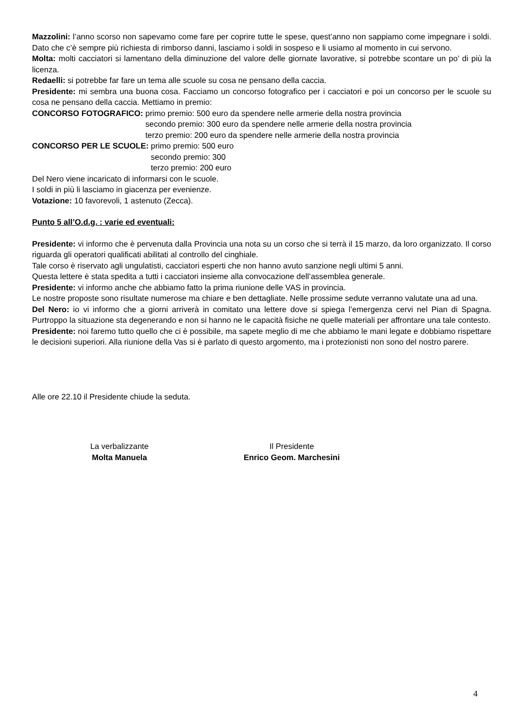Mazzolini: l’anno scorso non sapevamo come fare per coprire tutte le spese, quest’anno non sappiamo come impegnare i soldi. Dato che c’è sempre più richiesta di rimborso danni, lasciamo i soldi in sospeso e li usiamo al momento in cui servono.
Molta: molti cacciatori si lamentano della diminuzione del valore delle giornate lavorative, si potrebbe scontare un po’ di più la licenza.
Redaelli: si potrebbe far fare un tema alle scuole su cosa ne pensano della caccia.
Presidente: mi sembra una buona cosa. Facciamo un concorso fotografico per i cacciatori e poi un concorso per le scuole su cosa ne pensano della caccia. Mettiamo in premio:
CONCORSO FOTOGRAFICO: primo premio: 500 euro da spendere nelle armerie della nostra provincia
secondo premio: 300 euro da spendere nelle armerie della nostra provincia
terzo premio: 200 euro da spendere nelle armerie della nostra provincia
CONCORSO PER LE SCUOLE: primo premio: 500 euro
secondo premio: 300
terzo premio: 200 euro
Del Nero viene incaricato di informarsi con le scuole.
I soldi in più li lasciamo in giacenza per evenienze.
Votazione: 10 favorevoli, 1 astenuto (Zecca).
Punto 5 all’O.d.g. : varie ed eventuali:
Presidente: vi informo che è pervenuta dalla Provincia una nota su un corso che si terrà il 15 marzo, da loro organizzato. Il corso riguarda gli operatori qualificati abilitati al controllo del cinghiale.
Tale corso è riservato agli ungulatisti, cacciatori esperti che non hanno avuto sanzione negli ultimi 5 anni.
Questa lettere è stata spedita a tutti i cacciatori insieme alla convocazione dell’assemblea generale.
Presidente: vi informo anche che abbiamo fatto la prima riunione delle VAS in provincia.
Le nostre proposte sono risultate numerose ma chiare e ben dettagliate. Nelle prossime sedute verranno valutate una ad una.
Del Nero: io vi informo che a giorni arriverà in comitato una lettere dove si spiega l’emergenza cervi nel Pian di Spagna. Purtroppo la situazione sta degenerando e non si hanno ne le capacità fisiche ne quelle materiali per affrontare una tale contesto.
Presidente: noi faremo tutto quello che ci è possibile, ma sapete meglio di me che abbiamo le mani legate e dobbiamo rispettare le decisioni superiori. Alla riunione della Vas si è parlato di questo argomento, ma i protezionisti non sono del nostro parere.
Alle ore 22.10 il Presidente chiude la seduta.
La verbalizzante
Molta Manuela
Il Presidente
Enrico Geom. Marchesini
4